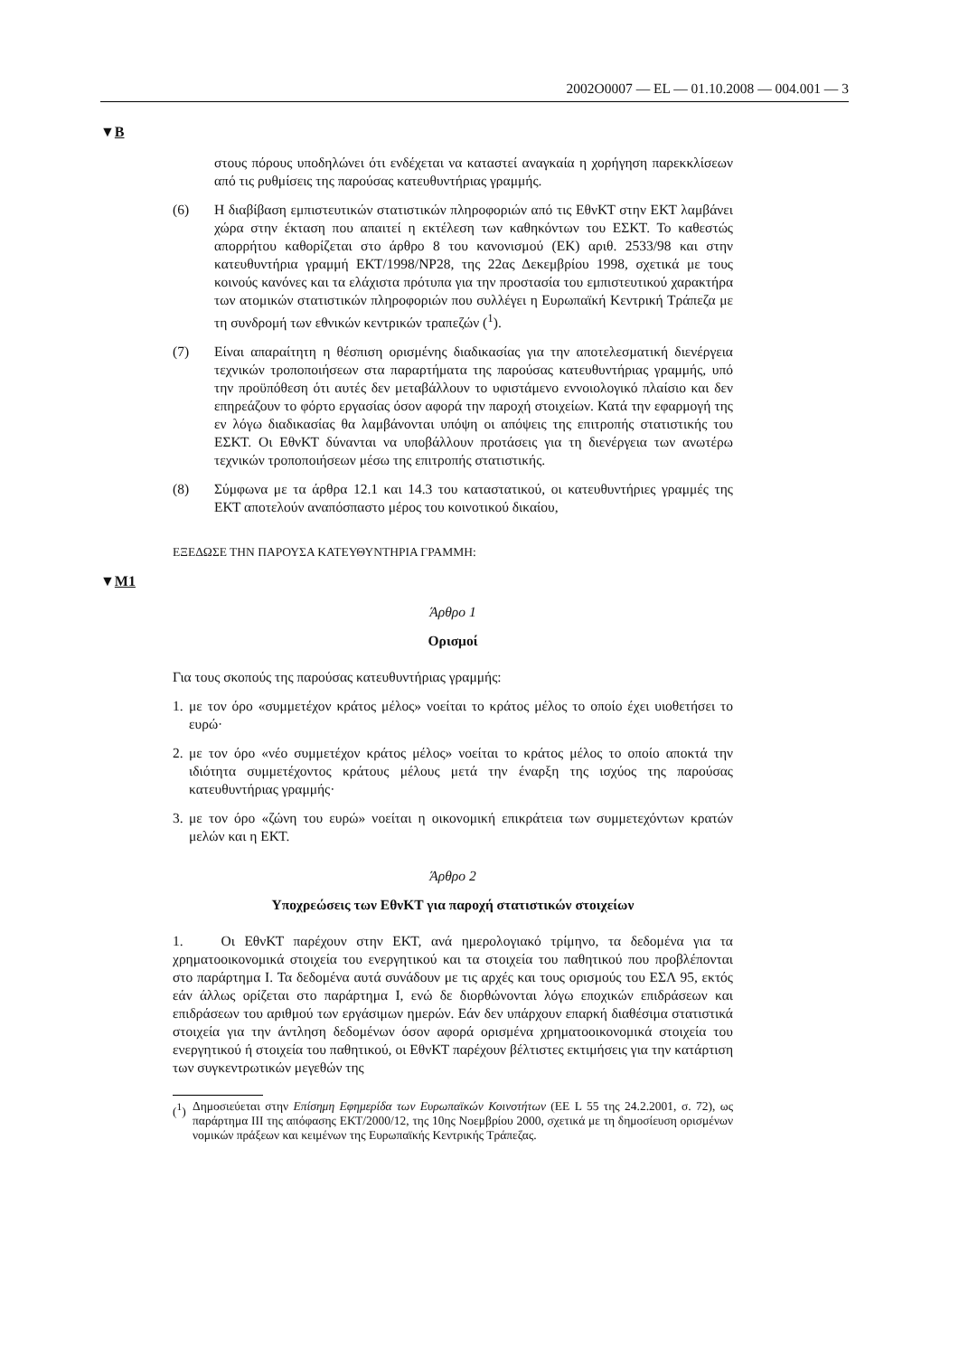2002O0007 — EL — 01.10.2008 — 004.001 — 3
▼B
στους πόρους υποδηλώνει ότι ενδέχεται να καταστεί αναγκαία η χορήγηση παρεκκλίσεων από τις ρυθμίσεις της παρούσας κατευθυντήριας γραμμής.
(6) Η διαβίβαση εμπιστευτικών στατιστικών πληροφοριών από τις ΕθνΚΤ στην ΕΚΤ λαμβάνει χώρα στην έκταση που απαιτεί η εκτέλεση των καθηκόντων του ΕΣΚΤ. Το καθεστώς απορρήτου καθορίζεται στο άρθρο 8 του κανονισμού (ΕΚ) αριθ. 2533/98 και στην κατευθυντήρια γραμμή ΕΚΤ/1998/NP28, της 22ας Δεκεμβρίου 1998, σχετικά με τους κοινούς κανόνες και τα ελάχιστα πρότυπα για την προστασία του εμπιστευτικού χαρακτήρα των ατομικών στατιστικών πληροφοριών που συλλέγει η Ευρωπαϊκή Κεντρική Τράπεζα με τη συνδρομή των εθνικών κεντρικών τραπεζών (<sup>1</sup>).
(7) Είναι απαραίτητη η θέσπιση ορισμένης διαδικασίας για την αποτελεσματική διενέργεια τεχνικών τροποποιήσεων στα παραρτήματα της παρούσας κατευθυντήριας γραμμής, υπό την προϋπόθεση ότι αυτές δεν μεταβάλλουν το υφιστάμενο εννοιολογικό πλαίσιο και δεν επηρεάζουν το φόρτο εργασίας όσον αφορά την παροχή στοιχείων. Κατά την εφαρμογή της εν λόγω διαδικασίας θα λαμβάνονται υπόψη οι απόψεις της επιτροπής στατιστικής του ΕΣΚΤ. Οι ΕθνΚΤ δύνανται να υποβάλλουν προτάσεις για τη διενέργεια των ανωτέρω τεχνικών τροποποιήσεων μέσω της επιτροπής στατιστικής.
(8) Σύμφωνα με τα άρθρα 12.1 και 14.3 του καταστατικού, οι κατευθυντήριες γραμμές της ΕΚΤ αποτελούν αναπόσπαστο μέρος του κοινοτικού δικαίου,
ΕΞΕΔΩΣΕ ΤΗΝ ΠΑΡΟΥΣΑ ΚΑΤΕΥΘΥΝΤΗΡΙΑ ΓΡΑΜΜΗ:
▼M1
Άρθρο 1
Ορισμοί
Για τους σκοπούς της παρούσας κατευθυντήριας γραμμής:
1. με τον όρο «συμμετέχον κράτος μέλος» νοείται το κράτος μέλος το οποίο έχει υιοθετήσει το ευρώ·
2. με τον όρο «νέο συμμετέχον κράτος μέλος» νοείται το κράτος μέλος το οποίο αποκτά την ιδιότητα συμμετέχοντος κράτους μέλους μετά την έναρξη της ισχύος της παρούσας κατευθυντήριας γραμμής·
3. με τον όρο «ζώνη του ευρώ» νοείται η οικονομική επικράτεια των συμμετεχόντων κρατών μελών και η ΕΚΤ.
Άρθρο 2
Υποχρεώσεις των ΕθνΚΤ για παροχή στατιστικών στοιχείων
1. Οι ΕθνΚΤ παρέχουν στην ΕΚΤ, ανά ημερολογιακό τρίμηνο, τα δεδομένα για τα χρηματοοικονομικά στοιχεία του ενεργητικού και τα στοιχεία του παθητικού που προβλέπονται στο παράρτημα I. Τα δεδομένα αυτά συνάδουν με τις αρχές και τους ορισμούς του ΕΣΛ 95, εκτός εάν άλλως ορίζεται στο παράρτημα I, ενώ δε διορθώνονται λόγω εποχικών επιδράσεων και επιδράσεων του αριθμού των εργάσιμων ημερών. Εάν δεν υπάρχουν επαρκή διαθέσιμα στατιστικά στοιχεία για την άντληση δεδομένων όσον αφορά ορισμένα χρηματοοικονομικά στοιχεία του ενεργητικού ή στοιχεία του παθητικού, οι ΕθνΚΤ παρέχουν βέλτιστες εκτιμήσεις για την κατάρτιση των συγκεντρωτικών μεγεθών της
(<sup>1</sup>) Δημοσιεύεται στην Επίσημη Εφημερίδα των Ευρωπαϊκών Κοινοτήτων (ΕΕ L 55 της 24.2.2001, σ. 72), ως παράρτημα III της απόφασης ΕΚΤ/2000/12, της 10ης Νοεμβρίου 2000, σχετικά με τη δημοσίευση ορισμένων νομικών πράξεων και κειμένων της Ευρωπαϊκής Κεντρικής Τράπεζας.